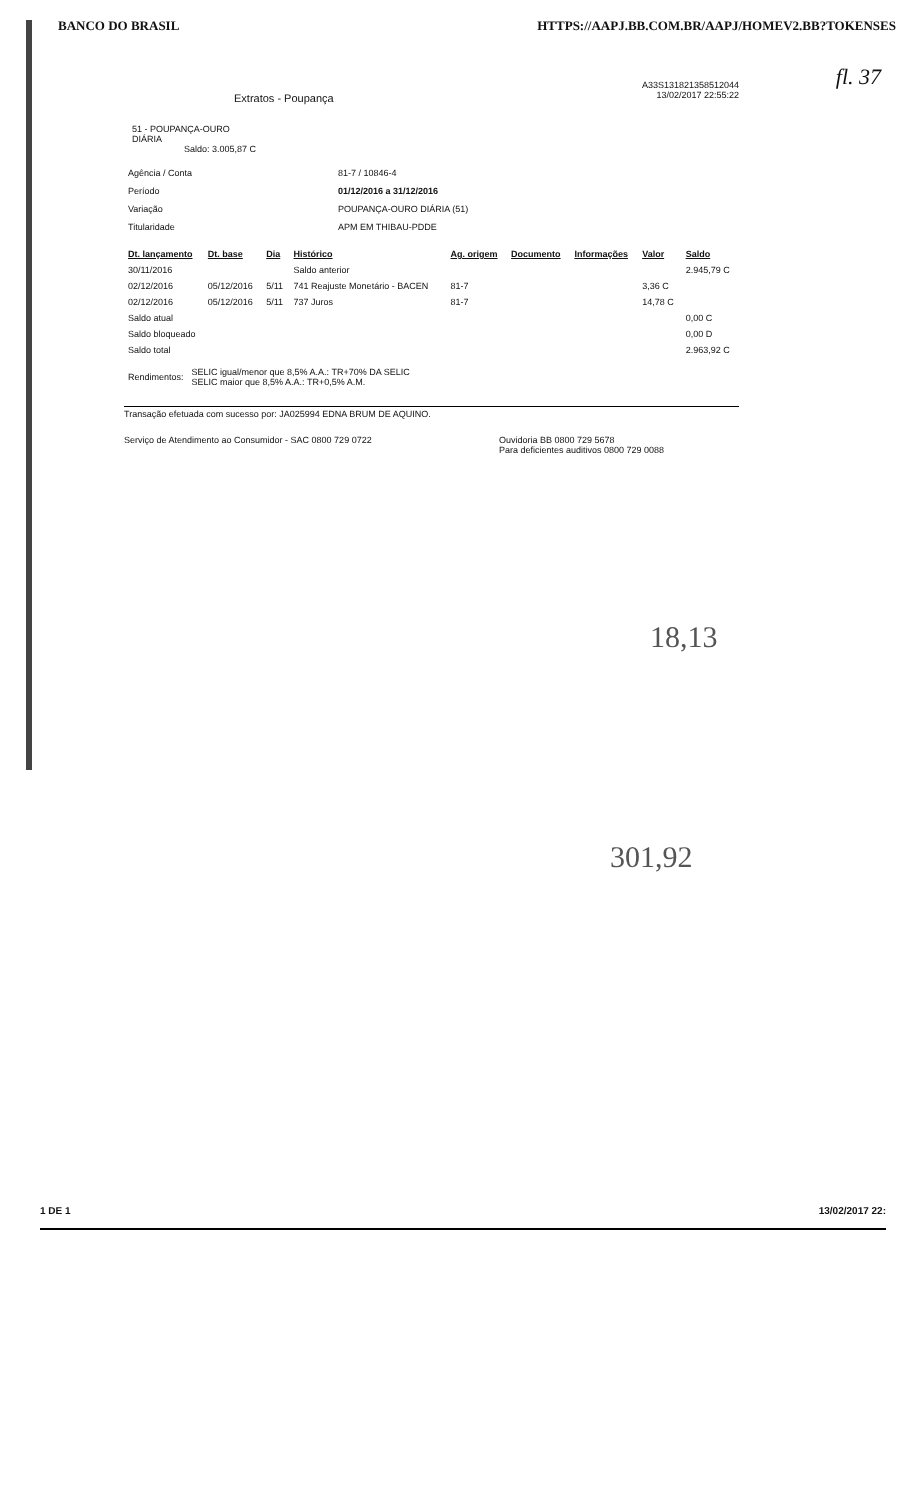BANCO DO BRASIL HTTPS://AAPJ.BB.COM.BR/AAPJ/HOMEV2.BB?TOKENSES
fl. 37
Extratos - Poupança
A33S131821358512044
13/02/2017 22:55:22
51 - POUPANÇA-OURO
DIÁRIA
Saldo: 3.005,87 C
| Agência / Conta | 81-7 / 10846-4 |
| Período | 01/12/2016 a 31/12/2016 |
| Variação | POUPANÇA-OURO DIÁRIA (51) |
| Titularidade | APM EM THIBAU-PDDE |
| Dt. lançamento | Dt. base | Dia | Histórico | Ag. origem | Documento | Informações | Valor | Saldo |
| --- | --- | --- | --- | --- | --- | --- | --- | --- |
| 30/11/2016 | | | Saldo anterior | | | | | 2.945,79 C |
| 02/12/2016 | 05/12/2016 | 5/11 | 741 Reajuste Monetário - BACEN | 81-7 | | | 3,36 C | |
| 02/12/2016 | 05/12/2016 | 5/11 | 737 Juros | 81-7 | | | 14,78 C | |
| Saldo atual | | | | | | | | 0,00 C |
| Saldo bloqueado | | | | | | | | 0,00 D |
| Saldo total | | | | | | | | 2.963,92 C |
| Rendimentos: | SELIC igual/menor que 8,5% A.A.: TR+70% DA SELIC SELIC maior que 8,5% A.A.: TR+0,5% A.M. |
Transação efetuada com sucesso por: JA025994 EDNA BRUM DE AQUINO.
Serviço de Atendimento ao Consumidor - SAC 0800 729 0722
Ouvidoria BB 0800 729 5678
Para deficientes auditivos 0800 729 0088
18,13
301,92
1 DE 1 13/02/2017 22: